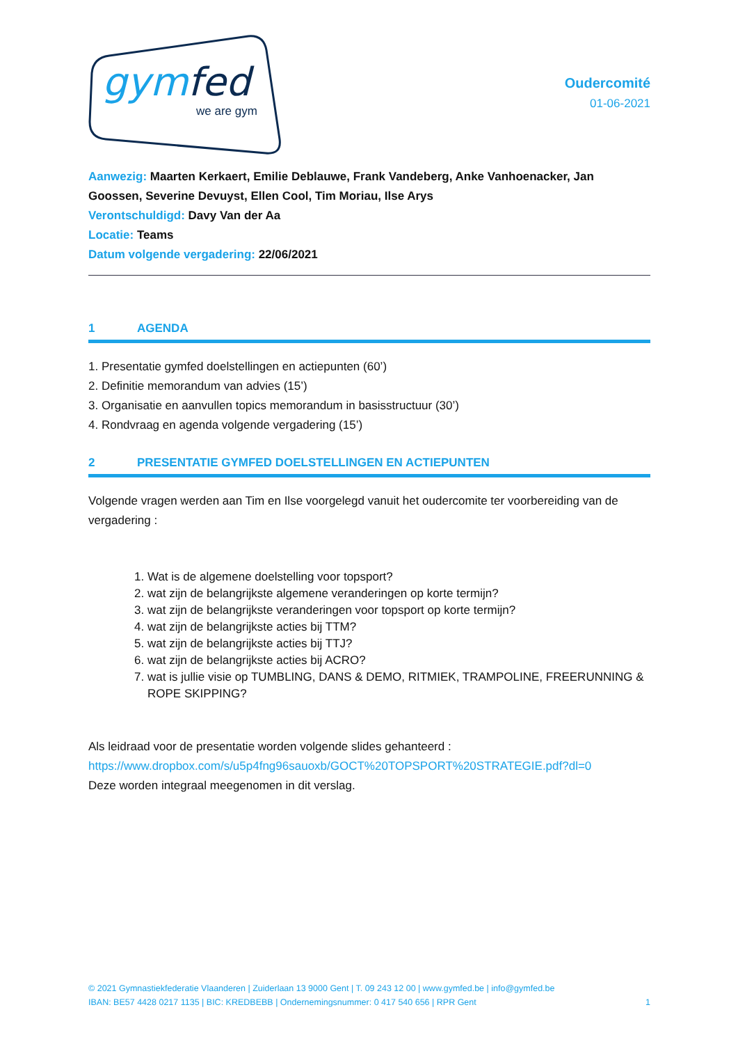gymfed
we are gym
Oudercomité
01-06-2021
Aanwezig: Maarten Kerkaert, Emilie Deblauwe, Frank Vandeberg, Anke Vanhoenacker, Jan Goossen, Severine Devuyst, Ellen Cool, Tim Moriau, Ilse Arys
Verontschuldigd: Davy Van der Aa
Locatie: Teams
Datum volgende vergadering: 22/06/2021
1 AGENDA
1. Presentatie gymfed doelstellingen en actiepunten (60’)
2. Definitie memorandum van advies (15’)
3. Organisatie en aanvullen topics memorandum in basisstructuur (30’)
4. Rondvraag en agenda volgende vergadering (15’)
2 PRESENTATIE GYMFED DOELSTELLINGEN EN ACTIEPUNTEN
Volgende vragen werden aan Tim en Ilse voorgelegd vanuit het oudercomite ter voorbereiding van de vergadering :
1. Wat is de algemene doelstelling voor topsport?
2. wat zijn de belangrijkste algemene veranderingen op korte termijn?
3. wat zijn de belangrijkste veranderingen voor topsport op korte termijn?
4. wat zijn de belangrijkste acties bij TTM?
5. wat zijn de belangrijkste acties bij TTJ?
6. wat zijn de belangrijkste acties bij ACRO?
7. wat is jullie visie op TUMBLING, DANS & DEMO, RITMIEK, TRAMPOLINE, FREERUNNING & ROPE SKIPPING?
Als leidraad voor de presentatie worden volgende slides gehanteerd :
https://www.dropbox.com/s/u5p4fng96sauoxb/GOCT%20TOPSPORT%20STRATEGIE.pdf?dl=0
Deze worden integraal meegenomen in dit verslag.
© 2021 Gymnastiekfederatie Vlaanderen | Zuiderlaan 13 9000 Gent | T. 09 243 12 00 | www.gymfed.be | info@gymfed.be
IBAN: BE57 4428 0217 1135 | BIC: KREDBEBB | Ondernemingsnummer: 0 417 540 656 | RPR Gent 1